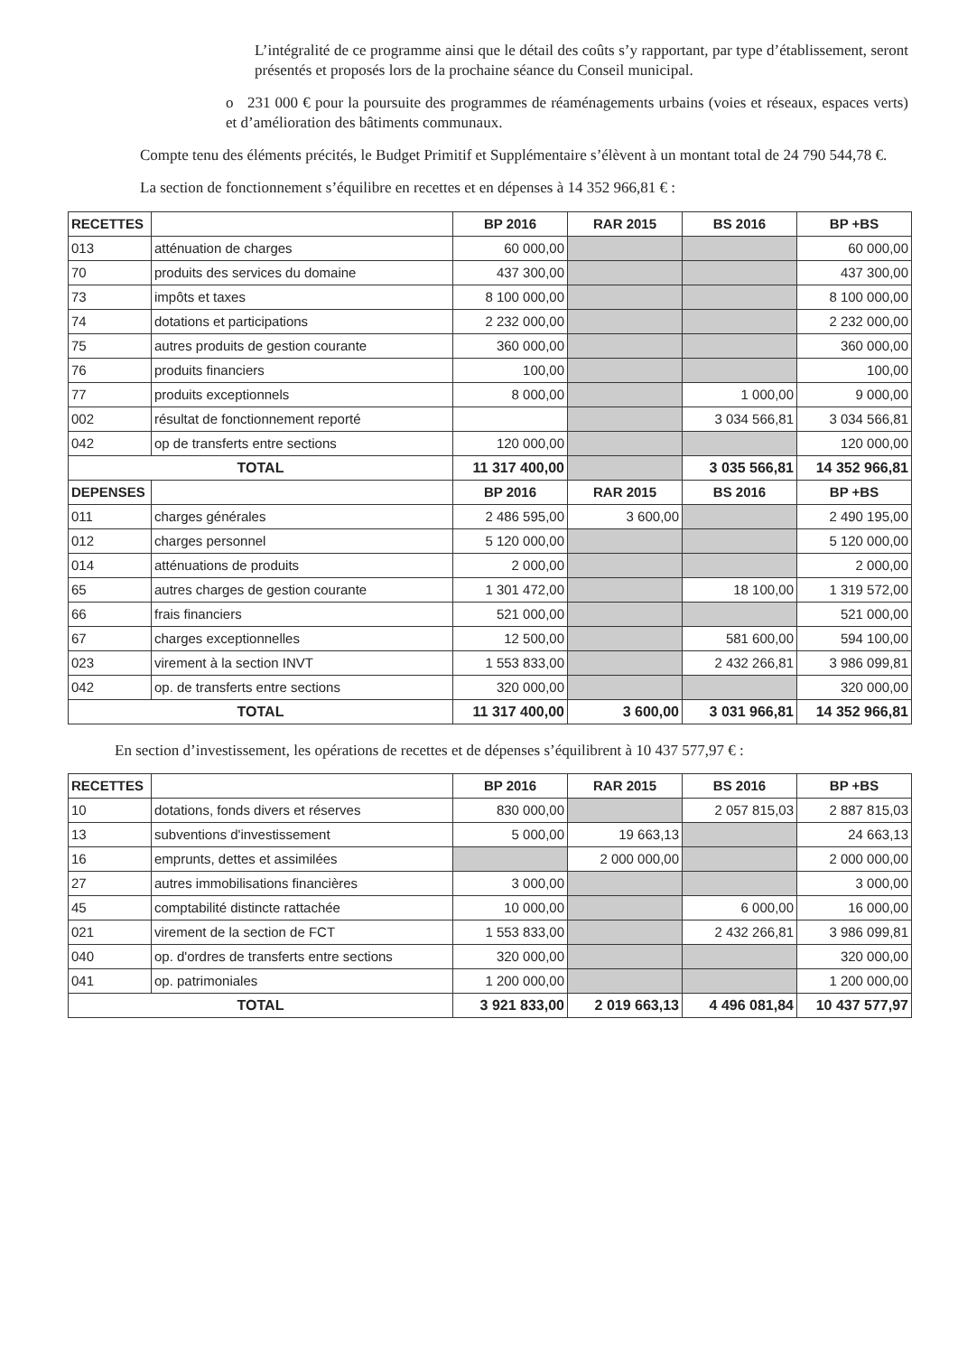L’intégralité de ce programme ainsi que le détail des coûts s’y rapportant, par type d’établissement, seront présentés et proposés lors de la prochaine séance du Conseil municipal.
o 231 000 € pour la poursuite des programmes de réaménagements urbains (voies et réseaux, espaces verts) et d’amélioration des bâtiments communaux.
Compte tenu des éléments précités, le Budget Primitif et Supplémentaire s’élèvent à un montant total de 24 790 544,78 €.
La section de fonctionnement s’équilibre en recettes et en dépenses à 14 352 966,81 € :
| RECETTES | | BP 2016 | RAR 2015 | BS 2016 | BP +BS |
| --- | --- | --- | --- | --- | --- |
| 013 | atténuation de charges | 60 000,00 | | | 60 000,00 |
| 70 | produits des services du domaine | 437 300,00 | | | 437 300,00 |
| 73 | impôts et taxes | 8 100 000,00 | | | 8 100 000,00 |
| 74 | dotations et participations | 2 232 000,00 | | | 2 232 000,00 |
| 75 | autres produits de gestion courante | 360 000,00 | | | 360 000,00 |
| 76 | produits financiers | 100,00 | | | 100,00 |
| 77 | produits exceptionnels | 8 000,00 | | 1 000,00 | 9 000,00 |
| 002 | résultat de fonctionnement reporté | | | 3 034 566,81 | 3 034 566,81 |
| 042 | op de transferts entre sections | 120 000,00 | | | 120 000,00 |
| TOTAL | | 11 317 400,00 | | 3 035 566,81 | 14 352 966,81 |
| DEPENSES | | BP 2016 | RAR 2015 | BS 2016 | BP +BS |
| 011 | charges générales | 2 486 595,00 | 3 600,00 | | 2 490 195,00 |
| 012 | charges personnel | 5 120 000,00 | | | 5 120 000,00 |
| 014 | atténuations de produits | 2 000,00 | | | 2 000,00 |
| 65 | autres charges de gestion courante | 1 301 472,00 | | 18 100,00 | 1 319 572,00 |
| 66 | frais financiers | 521 000,00 | | | 521 000,00 |
| 67 | charges exceptionnelles | 12 500,00 | | 581 600,00 | 594 100,00 |
| 023 | virement à la section INVT | 1 553 833,00 | | 2 432 266,81 | 3 986 099,81 |
| 042 | op. de transferts entre sections | 320 000,00 | | | 320 000,00 |
| TOTAL | | 11 317 400,00 | 3 600,00 | 3 031 966,81 | 14 352 966,81 |
En section d’investissement, les opérations de recettes et de dépenses s’équilibrent à 10 437 577,97 € :
| RECETTES | | BP 2016 | RAR 2015 | BS 2016 | BP +BS |
| --- | --- | --- | --- | --- | --- |
| 10 | dotations, fonds divers et réserves | 830 000,00 | | 2 057 815,03 | 2 887 815,03 |
| 13 | subventions d'investissement | 5 000,00 | 19 663,13 | | 24 663,13 |
| 16 | emprunts, dettes et assimilées | | 2 000 000,00 | | 2 000 000,00 |
| 27 | autres immobilisations financières | 3 000,00 | | | 3 000,00 |
| 45 | comptabilité distincte rattachée | 10 000,00 | | 6 000,00 | 16 000,00 |
| 021 | virement de la section de FCT | 1 553 833,00 | | 2 432 266,81 | 3 986 099,81 |
| 040 | op. d'ordres de transferts entre sections | 320 000,00 | | | 320 000,00 |
| 041 | op. patrimoniales | 1 200 000,00 | | | 1 200 000,00 |
| TOTAL | | 3 921 833,00 | 2 019 663,13 | 4 496 081,84 | 10 437 577,97 |